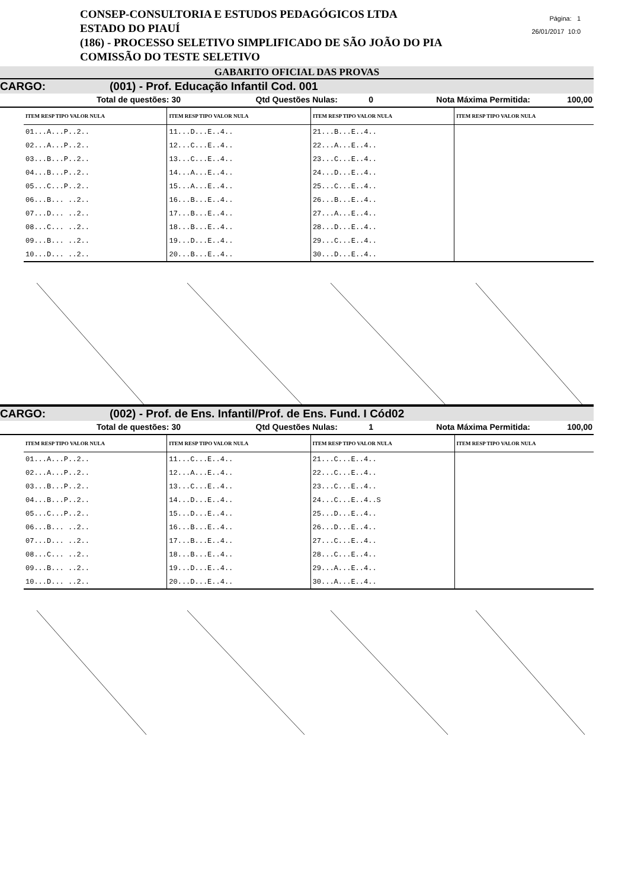CONSEP-CONSULTORIA E ESTUDOS PEDAGÓGICOS LTDA
ESTADO DO PIAUÍ
(186) - PROCESSO SELETIVO SIMPLIFICADO DE SÃO JOÃO DO PIA
COMISSÃO DO TESTE SELETIVO
Página: 1
26/01/2017 10:0
GABARITO OFICIAL DAS PROVAS
CARGO: (001) - Prof. Educação Infantil Cod. 001
Total de questões: 30 Qtd Questões Nulas: 0 Nota Máxima Permitida: 100,00
| ITEM RESP TIPO VALOR NULA | ITEM RESP TIPO VALOR NULA | ITEM RESP TIPO VALOR NULA | ITEM RESP TIPO VALOR NULA |
| --- | --- | --- | --- |
| 01...A...P..2.. | 11...D...E..4.. | 21...B...E..4.. | |
| 02...A...P..2.. | 12...C...E..4.. | 22...A...E..4.. | |
| 03...B...P..2.. | 13...C...E..4.. | 23...C...E..4.. | |
| 04...B...P..2.. | 14...A...E..4.. | 24...D...E..4.. | |
| 05...C...P..2.. | 15...A...E..4.. | 25...C...E..4.. | |
| 06...B... ..2.. | 16...B...E..4.. | 26...B...E..4.. | |
| 07...D... ..2.. | 17...B...E..4.. | 27...A...E..4.. | |
| 08...C... ..2.. | 18...B...E..4.. | 28...D...E..4.. | |
| 09...B... ..2.. | 19...D...E..4.. | 29...C...E..4.. | |
| 10...D... ..2.. | 20...B...E..4.. | 30...D...E..4.. | |
CARGO: (002) - Prof. de Ens. Infantil/Prof. de Ens. Fund. I Cód02
Total de questões: 30 Qtd Questões Nulas: 1 Nota Máxima Permitida: 100,00
| ITEM RESP TIPO VALOR NULA | ITEM RESP TIPO VALOR NULA | ITEM RESP TIPO VALOR NULA | ITEM RESP TIPO VALOR NULA |
| --- | --- | --- | --- |
| 01...A...P..2.. | 11...C...E..4.. | 21...C...E..4.. | |
| 02...A...P..2.. | 12...A...E..4.. | 22...C...E..4.. | |
| 03...B...P..2.. | 13...C...E..4.. | 23...C...E..4.. | |
| 04...B...P..2.. | 14...D...E..4.. | 24...C...E..4..S | |
| 05...C...P..2.. | 15...D...E..4.. | 25...D...E..4.. | |
| 06...B... ..2.. | 16...B...E..4.. | 26...D...E..4.. | |
| 07...D... ..2.. | 17...B...E..4.. | 27...C...E..4.. | |
| 08...C... ..2.. | 18...B...E..4.. | 28...C...E..4.. | |
| 09...B... ..2.. | 19...D...E..4.. | 29...A...E..4.. | |
| 10...D... ..2.. | 20...D...E..4.. | 30...A...E..4.. | |